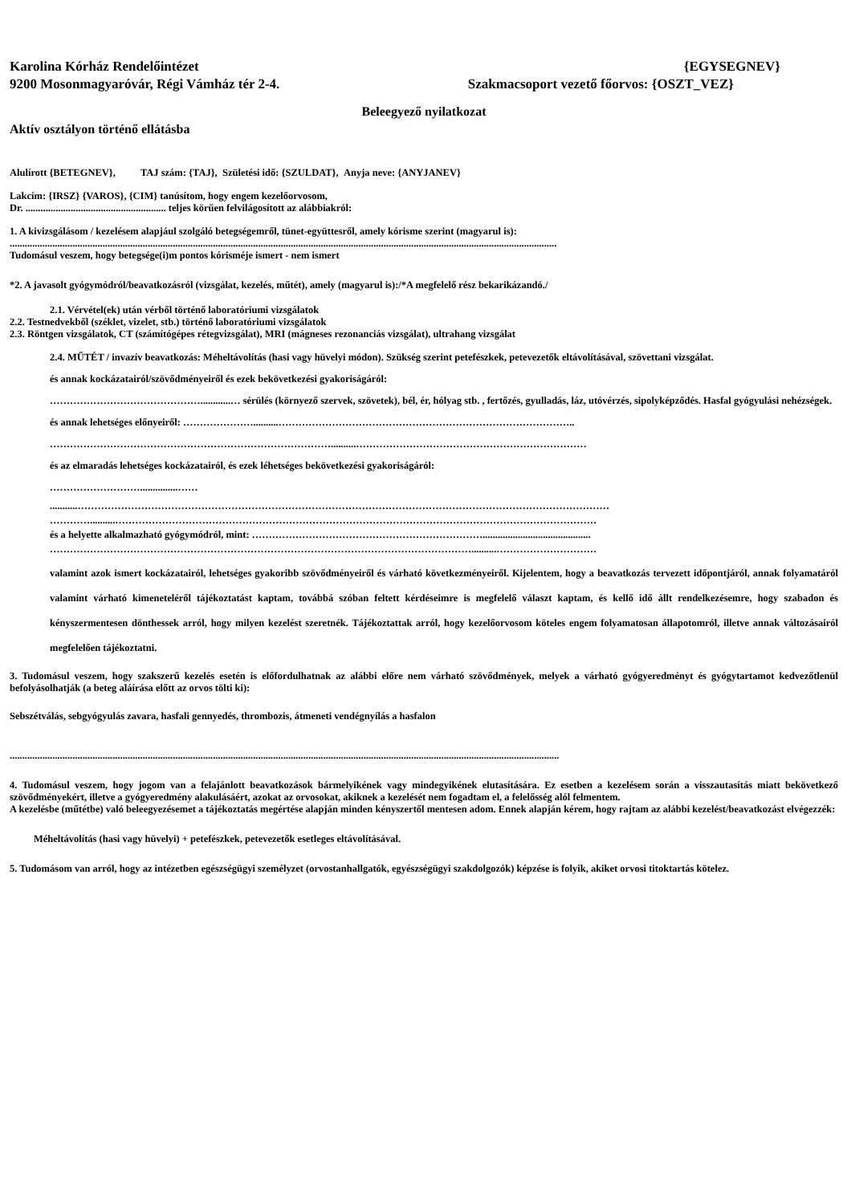Karolina Kórház Rendelőintézet {EGYSEGNEV}
9200 Mosonmagyaróvár, Régi Vámház tér 2-4. Szakmacsoport vezető főorvos: {OSZT_VEZ}
Beleegyező nyilatkozat
Aktív osztályon történő ellátásba
Alulírott {BETEGNEV}, TAJ szám: {TAJ}, Születési idő: {SZULDAT}, Anyja neve: {ANYJANEV}
Lakcím: {IRSZ} {VAROS}, {CIM} tanúsítom, hogy engem kezelőorvosom,
Dr. ........................................................ teljes körűen felvilágosított az alábbiakról:
1. A kivizsgálásom / kezelésem alapjául szolgáló betegségemről, tünet-együttesről, amely kórisme szerint (magyarul is):
..........................................................................................................................................................................................................................
Tudomásul veszem, hogy betegsége(i)m pontos kórisméje ismert - nem ismert
*2. A javasolt gyógymódról/beavatkozásról (vizsgálat, kezelés, műtét), amely (magyarul is):/*A megfelelő rész bekarikázandó./
2.1. Vérvétel(ek) után vérből történő laboratóriumi vizsgálatok
2.2. Testnedvekből (széklet, vizelet, stb.) történő laboratóriumi vizsgálatok
2.3. Röntgen vizsgálatok, CT (számítógépes rétegvizsgálat), MRI (mágneses rezonanciás vizsgálat), ultrahang vizsgálat
2.4. MŰTÉT / invazív beavatkozás: Méheltávolítás (hasi vagy hüvelyi módon). Szükség szerint petefészkek, petevezetők eltávolításával, szövettani vizsgálat.
és annak kockázatairól/szövődményeiről és ezek bekövetkezési gyakoriságáról:
………………………………………............… sérülés (környező szervek, szövetek), bél, ér, hólyag stb. , fertőzés, gyulladás, láz, utóvérzés, sipolyképződés. Hasfal gyógyulási nehézségek.
és annak lehetséges előnyeiről: …………………..........……………………………………………………………………………..
…………………………………………………………………………..........……………………………………………………………
és az elmaradás lehetséges kockázatairól, és ezek léhetséges bekövetkezési gyakoriságáról:
………………………...............……
...........……………………………………………………………………………………………………………………………………………
…………..........………………………………………………………………………………………………………………………………
és a helyette alkalmazható gyógymódról, mint: ……………………………………………………………...........................................
………………………………………………………………………………………………………………..........…………………………
valamint azok ismert kockázatairól, lehetséges gyakoribb szövődményeiről és várható következményeiről. Kijelentem, hogy a beavatkozás tervezett időpontjáról, annak folyamatáról valamint várható kimeneteléről tájékoztatást kaptam, továbbá szóban feltett kérdéseimre is megfelelő választ kaptam, és kellő idő állt rendelkezésemre, hogy szabadon és kényszermentesen dönthessek arról, hogy milyen kezelést szeretnék. Tájékoztattak arról, hogy kezelőorvosom köteles engem folyamatosan állapotomról, illetve annak változásairól megfelelően tájékoztatni.
3. Tudomásul veszem, hogy szakszerű kezelés esetén is előfordulhatnak az alábbi előre nem várható szövődmények, melyek a várható gyógyeredményt és gyógytartamot kedvezőtlenül befolyásolhatják (a beteg aláírása előtt az orvos tölti ki):
Sebszétválás, sebgyógyulás zavara, hasfali gennyedés, thrombozis, átmeneti vendégnyílás a hasfalon
...........................................................................................................................................................................................................................
4. Tudomásul veszem, hogy jogom van a felajánlott beavatkozások bármelyikének vagy mindegyikének elutasítására. Ez esetben a kezelésem során a visszautasítás miatt bekövetkező szövődményekért, illetve a gyógyeredmény alakulásáért, azokat az orvosokat, akiknek a kezelését nem fogadtam el, a felelősség alól felmentem.
A kezelésbe (műtétbe) való beleegyezésemet a tájékoztatás megértése alapján minden kényszertől mentesen adom. Ennek alapján kérem, hogy rajtam az alábbi kezelést/beavatkozást elvégezzék:
Méheltávolítás (hasi vagy hüvelyi) + petefészkek, petevezetők esetleges eltávolításával.
5. Tudomásom van arról, hogy az intézetben egészségügyi személyzet (orvostanhallgatók, egyészségügyi szakdolgozók) képzése is folyik, akiket orvosi titoktartás kötelez.